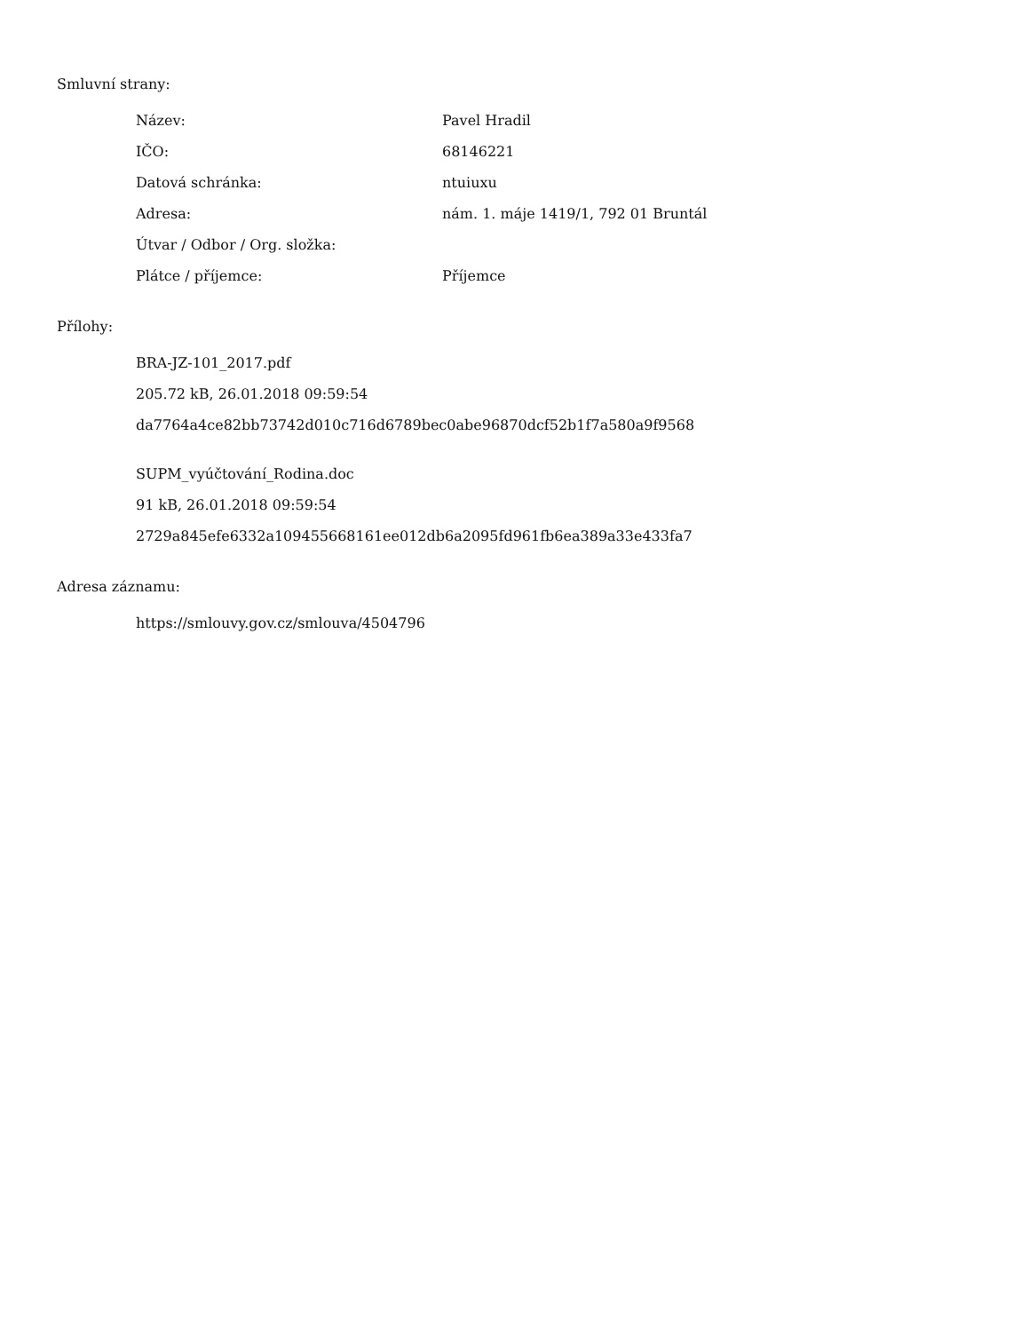Smluvní strany:
| Název: | Pavel Hradil |
| IČO: | 68146221 |
| Datová schránka: | ntuiuxu |
| Adresa: | nám. 1. máje 1419/1, 792 01 Bruntál |
| Útvar / Odbor / Org. složka: | |
| Plátce / příjemce: | Příjemce |
Přílohy:
BRA-JZ-101_2017.pdf
205.72 kB, 26.01.2018 09:59:54
da7764a4ce82bb73742d010c716d6789bec0abe96870dcf52b1f7a580a9f9568
SUPM_vyúčtování_Rodina.doc
91 kB, 26.01.2018 09:59:54
2729a845efe6332a109455668161ee012db6a2095fd961fb6ea389a33e433fa7
Adresa záznamu:
https://smlouvy.gov.cz/smlouva/4504796